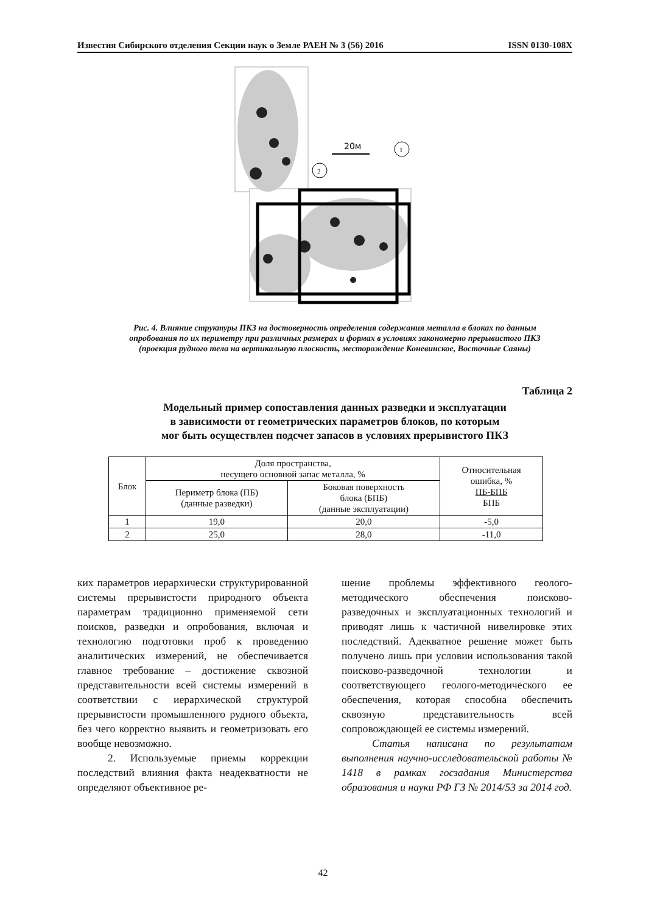Известия Сибирского отделения Секции наук о Земле РАЕН № 3 (56) 2016 ISSN 0130-108X
20м
1
2
Рис. 4. Влияние структуры ПКЗ на достоверность определения содержания металла в блоках по данным опробования по их периметру при различных размерах и формах в условиях закономерно прерывистого ПКЗ (проекция рудного тела на вертикальную плоскость, месторождение Коневинское, Восточные Саяны)
Таблица 2
Модельный пример сопоставления данных разведки и эксплуатации
в зависимости от геометрических параметров блоков, по которым
мог быть осуществлен подсчет запасов в условиях прерывистого ПКЗ
| Блок | Доля пространства, несущего основной запас металла, % | | Относительная ошибка, % ПБ-БПБ БПБ |
| --- | --- | --- | --- |
| | Периметр блока (ПБ) (данные разведки) | Боковая поверхность блока (БПБ) (данные эксплуатации) | |
| 1 | 19,0 | 20,0 | -5,0 |
| 2 | 25,0 | 28,0 | -11,0 |
ких параметров иерархически структурированной системы прерывистости природного объекта параметрам традиционно применяемой сети поисков, разведки и опробования, включая и технологию подготовки проб к проведению аналитических измерений, не обеспечивается главное требование – достижение сквозной представительности всей системы измерений в соответствии с иерархической структурой прерывистости промышленного рудного объекта, без чего корректно выявить и геометризовать его вообще невозможно.
2. Используемые приемы коррекции последствий влияния факта неадекватности не определяют объективное ре-
шение проблемы эффективного геолого-методического обеспечения поисково-разведочных и эксплуатационных технологий и приводят лишь к частичной нивелировке этих последствий. Адекватное решение может быть получено лишь при условии использования такой поисково-разведочной технологии и соответствующего геолого-методического ее обеспечения, которая способна обеспечить сквозную представительность всей сопровождающей ее системы измерений.
Статья написана по результатам выполнения научно-исследовательской работы № 1418 в рамках госзадания Министерства образования и науки РФ ГЗ № 2014/53 за 2014 год.
42